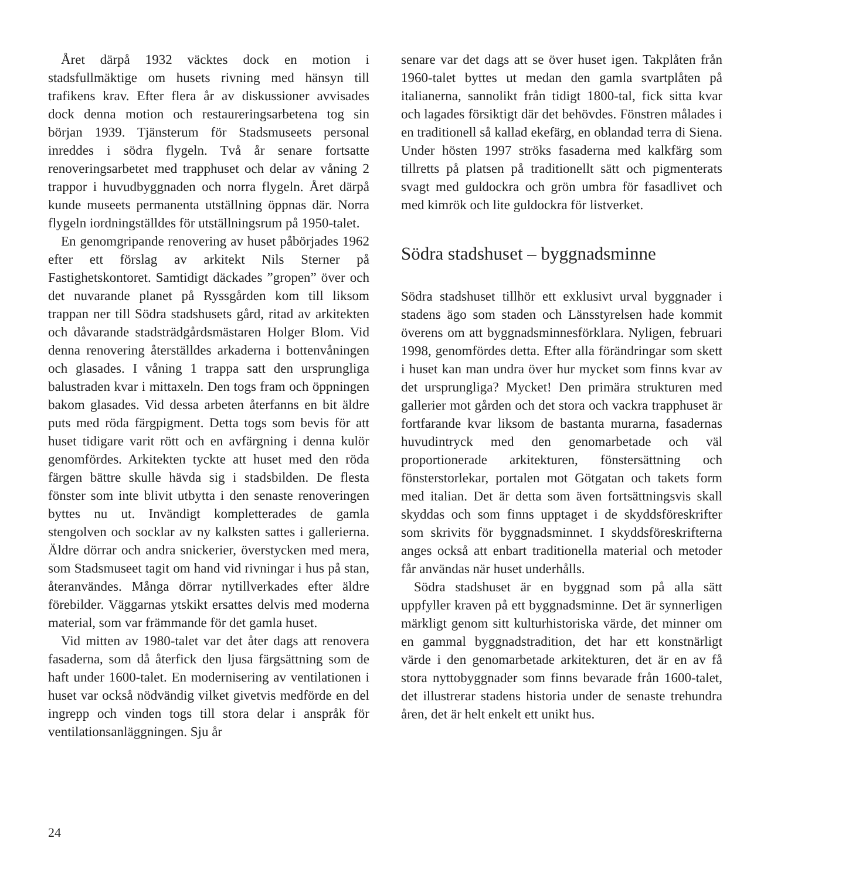Året därpå 1932 väcktes dock en motion i stadsfullmäktige om husets rivning med hänsyn till trafikens krav. Efter flera år av diskussioner avvisades dock denna motion och restaureringsarbetena tog sin början 1939. Tjänsterum för Stadsmuseets personal inreddes i södra flygeln. Två år senare fortsatte renoveringsarbetet med trapphuset och delar av våning 2 trappor i huvudbyggnaden och norra flygeln. Året därpå kunde museets permanenta utställning öppnas där. Norra flygeln iordningställdes för utställningsrum på 1950-talet.
En genomgripande renovering av huset påbörjades 1962 efter ett förslag av arkitekt Nils Sterner på Fastighetskontoret. Samtidigt däckades ”gropen” över och det nuvarande planet på Ryssgården kom till liksom trappan ner till Södra stadshusets gård, ritad av arkitekten och dåvarande stadsträdgårdsmästaren Holger Blom. Vid denna renovering återställdes arkaderna i bottenvåningen och glasades. I våning 1 trappa satt den ursprungliga balustraden kvar i mittaxeln. Den togs fram och öppningen bakom glasades. Vid dessa arbeten återfanns en bit äldre puts med röda färgpigment. Detta togs som bevis för att huset tidigare varit rött och en avfärgning i denna kulör genomfördes. Arkitekten tyckte att huset med den röda färgen bättre skulle hävda sig i stadsbilden. De flesta fönster som inte blivit utbytta i den senaste renoveringen byttes nu ut. Invändigt kompletterades de gamla stengolven och socklar av ny kalksten sattes i gallerierna. Äldre dörrar och andra snickerier, överstycken med mera, som Stadsmuseet tagit om hand vid rivningar i hus på stan, återanvändes. Många dörrar nytillverkades efter äldre förebilder. Väggarnas ytskikt ersattes delvis med moderna material, som var främmande för det gamla huset.
Vid mitten av 1980-talet var det åter dags att renovera fasaderna, som då återfick den ljusa färgsättning som de haft under 1600-talet. En modernisering av ventilationen i huset var också nödvändig vilket givetvis medförde en del ingrepp och vinden togs till stora delar i anspråk för ventilationsanläggningen. Sju år
senare var det dags att se över huset igen. Takplåten från 1960-talet byttes ut medan den gamla svartplåten på italianerna, sannolikt från tidigt 1800-tal, fick sitta kvar och lagades försiktigt där det behövdes. Fönstren målades i en traditionell så kallad ekefärg, en oblandad terra di Siena. Under hösten 1997 ströks fasaderna med kalkfärg som tillretts på platsen på traditionellt sätt och pigmenterats svagt med guldockra och grön umbra för fasadlivet och med kimrök och lite guldockra för listverket.
Södra stadshuset – byggnadsminne
Södra stadshuset tillhör ett exklusivt urval byggnader i stadens ägo som staden och Länsstyrelsen hade kommit överens om att byggnadsminnesförklara. Nyligen, februari 1998, genomfördes detta. Efter alla förändringar som skett i huset kan man undra över hur mycket som finns kvar av det ursprungliga? Mycket! Den primära strukturen med gallerier mot gården och det stora och vackra trapphuset är fortfarande kvar liksom de bastanta murarna, fasadernas huvudintryck med den genomarbetade och väl proportionerade arkitekturen, fönstersättning och fönsterstorlekar, portalen mot Götgatan och takets form med italian. Det är detta som även fortsättningsvis skall skyddas och som finns upptaget i de skyddsföreskrifter som skrivits för byggnadsminnet. I skyddsföreskrifterna anges också att enbart traditionella material och metoder får användas när huset underhålls.
Södra stadshuset är en byggnad som på alla sätt uppfyller kraven på ett byggnadsminne. Det är synnerligen märkligt genom sitt kulturhistoriska värde, det minner om en gammal byggnadstradition, det har ett konstnärligt värde i den genomarbetade arkitekturen, det är en av få stora nyttobyggnader som finns bevarade från 1600-talet, det illustrerar stadens historia under de senaste trehundra åren, det är helt enkelt ett unikt hus.
24